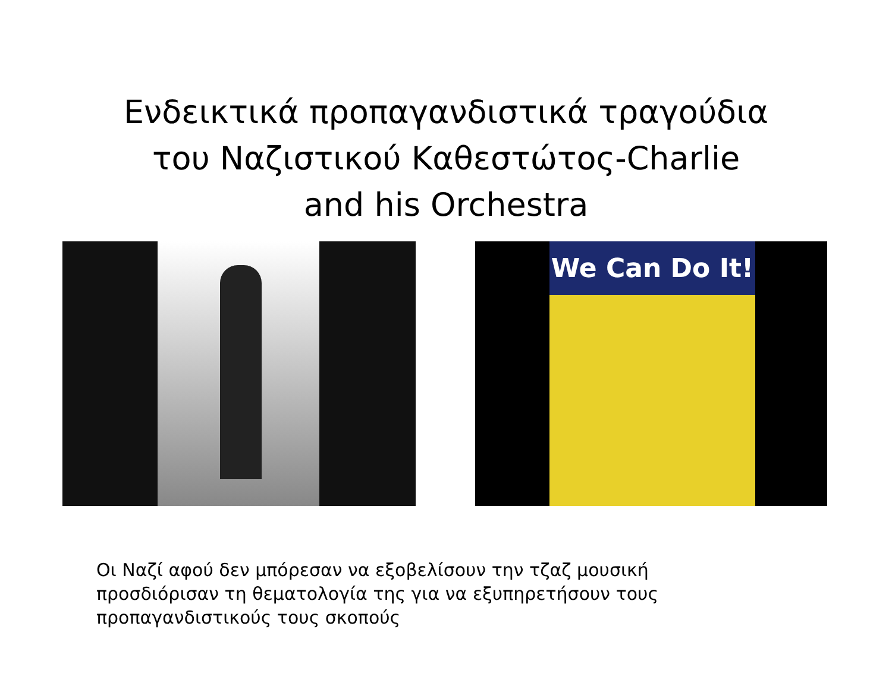Ενδεικτικά προπαγανδιστικά τραγούδια
του Ναζιστικού Καθεστώτος-Charlie
and his Orchestra
We Can Do It!
Οι Ναζί αφού δεν μπόρεσαν να εξοβελίσουν την τζαζ μουσική
προσδιόρισαν τη θεματολογία της για να εξυπηρετήσουν τους
προπαγανδιστικούς τους σκοπούς